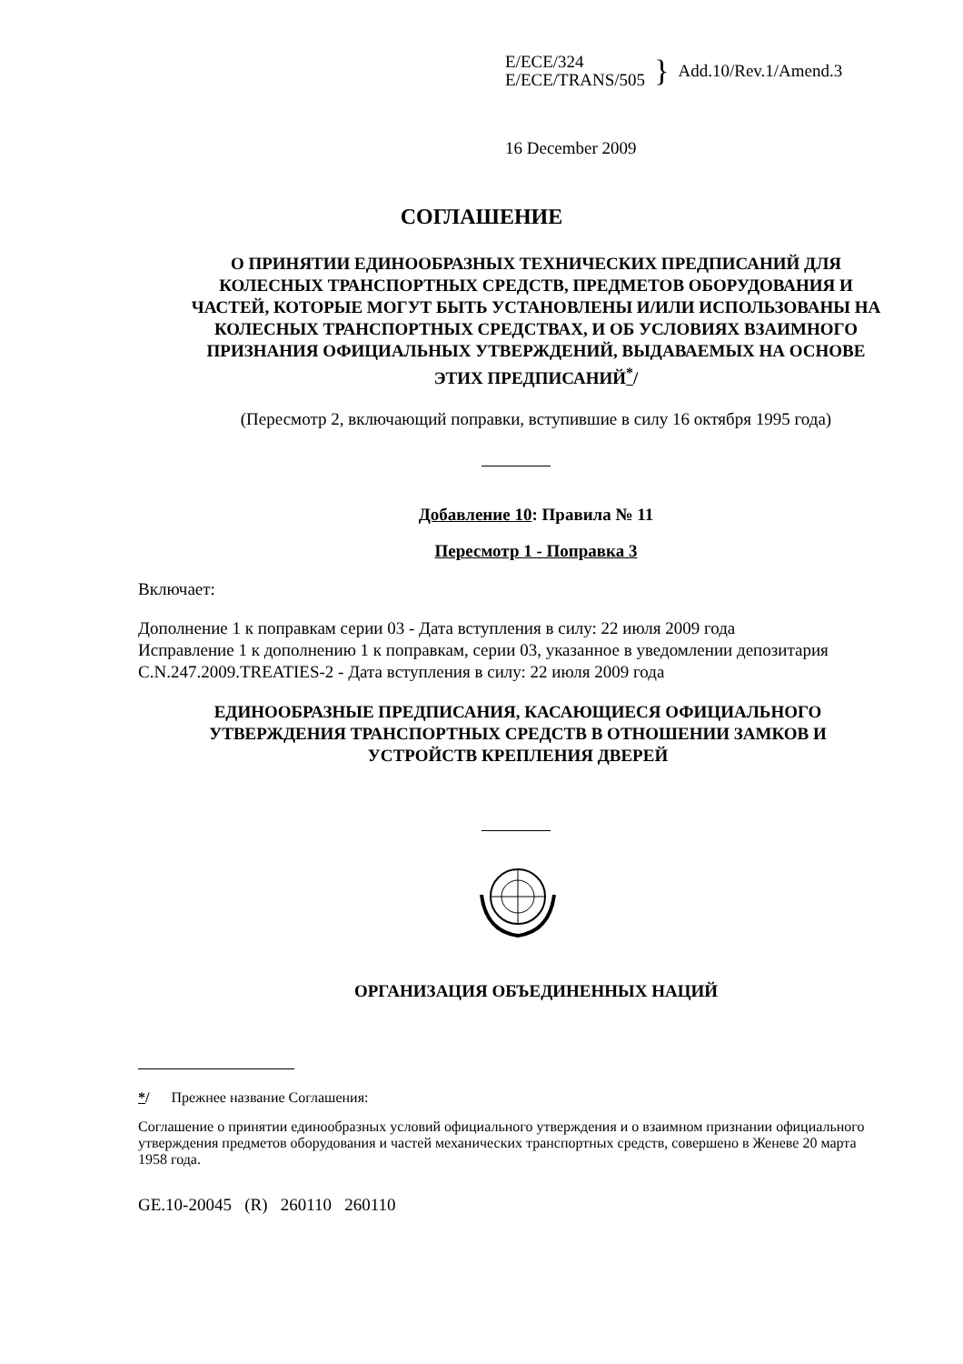E/ECE/324
E/ECE/TRANS/505
}
Add.10/Rev.1/Amend.3
16 December 2009
СОГЛАШЕНИЕ
О ПРИНЯТИИ ЕДИНООБРАЗНЫХ ТЕХНИЧЕСКИХ ПРЕДПИСАНИЙ ДЛЯ КОЛЕСНЫХ ТРАНСПОРТНЫХ СРЕДСТВ, ПРЕДМЕТОВ ОБОРУДОВАНИЯ И ЧАСТЕЙ, КОТОРЫЕ МОГУТ БЫТЬ УСТАНОВЛЕНЫ И/ИЛИ ИСПОЛЬЗОВАНЫ НА КОЛЕСНЫХ ТРАНСПОРТНЫХ СРЕДСТВАХ, И ОБ УСЛОВИЯХ ВЗАИМНОГО ПРИЗНАНИЯ ОФИЦИАЛЬНЫХ УТВЕРЖДЕНИЙ, ВЫДАВАЕМЫХ НА ОСНОВЕ ЭТИХ ПРЕДПИСАНИЙ<sup>*</sup>/
(Пересмотр 2, включающий поправки, вступившие в силу 16 октября 1995 года)
Добавление 10: Правила № 11
Пересмотр 1 - Поправка 3
Включает:
Дополнение 1 к поправкам серии 03 - Дата вступления в силу: 22 июля 2009 года
Исправление 1 к дополнению 1 к поправкам, серии 03, указанное в уведомлении депозитария C.N.247.2009.TREATIES-2 - Дата вступления в силу: 22 июля 2009 года
ЕДИНООБРАЗНЫЕ ПРЕДПИСАНИЯ, КАСАЮЩИЕСЯ ОФИЦИАЛЬНОГО УТВЕРЖДЕНИЯ ТРАНСПОРТНЫХ СРЕДСТВ В ОТНОШЕНИИ ЗАМКОВ И УСТРОЙСТВ КРЕПЛЕНИЯ ДВЕРЕЙ
ОРГАНИЗАЦИЯ ОБЪЕДИНЕННЫХ НАЦИЙ
*/ Прежнее название Соглашения:
Соглашение о принятии единообразных условий официального утверждения и о взаимном признании официального утверждения предметов оборудования и частей механических транспортных средств, совершено в Женеве 20 марта 1958 года.
GE.10-20045 (R) 260110 260110